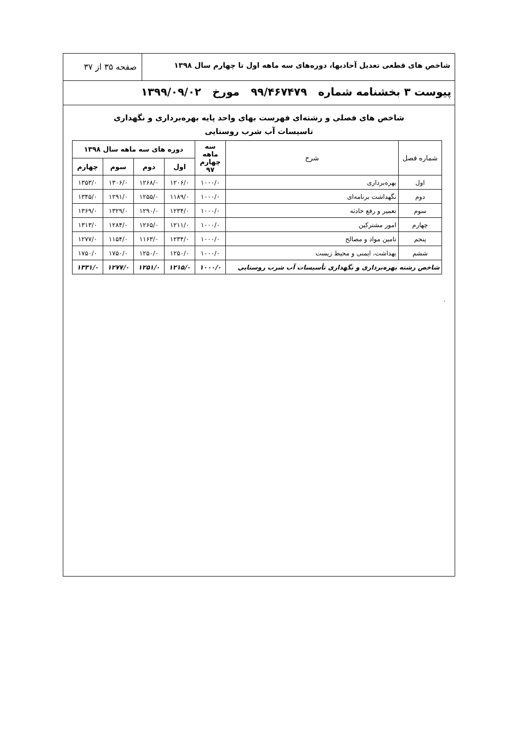شاخص های قطعی تعدیل آحادبها، دوره‌های سه ماهه اول تا چهارم سال ۱۳۹۸
صفحه ۳۵ از ۳۷
پیوست ۳ بخشنامه شماره ۹۹/۴۶۷۴۷۹ مورخ ۱۳۹۹/۰۹/۰۲
شاخص های فصلی و رشته‌ای فهرست بهای واحد پایه بهره‌برداری و نگهداری
تاسیسات آب شرب روستایی
| شماره فصل | شرح | سه ماهه چهارم ۹۷ | دوره های سه ماهه سال ۱۳۹۸ | | | |
| --- | --- | --- | --- | --- | --- | --- |
| | | | اول | دوم | سوم | چهارم |
| اول | بهره‌برداری | ۱۰۰۰/۰ | ۱۲۰۶/۰ | ۱۲۶۸/۰ | ۱۳۰۶/۰ | ۱۳۵۳/۰ |
| دوم | نگهداشت برنامه‌ای | ۱۰۰۰/۰ | ۱۱۸۹/۰ | ۱۲۵۵/۰ | ۱۲۹۱/۰ | ۱۳۴۵/۰ |
| سوم | تعمیر و رفع حادثه | ۱۰۰۰/۰ | ۱۲۳۴/۰ | ۱۲۹۰/۰ | ۱۳۲۹/۰ | ۱۳۶۹/۰ |
| چهارم | امور مشترکین | ۱۰۰۰/۰ | ۱۲۱۱/۰ | ۱۲۶۵/۰ | ۱۲۸۴/۰ | ۱۳۱۳/۰ |
| پنجم | تامین مواد و مصالح | ۱۰۰۰/۰ | ۱۲۳۴/۰ | ۱۱۶۳/۰ | ۱۱۵۴/۰ | ۱۲۷۷/۰ |
| ششم | بهداشت، ایمنی و محیط زیست | ۱۰۰۰/۰ | ۱۲۵۰/۰ | ۱۲۵۰/۰ | ۱۷۵۰/۰ | ۱۷۵۰/۰ |
| شاخص رشته بهره‌برداری و نگهداری تأسیسات آب شرب روستایی | | ۱۰۰۰/۰ | ۱۲۱۵/۰ | ۱۲۵۱/۰ | ۱۲۷۷/۰ | ۱۳۳۱/۰ |
.